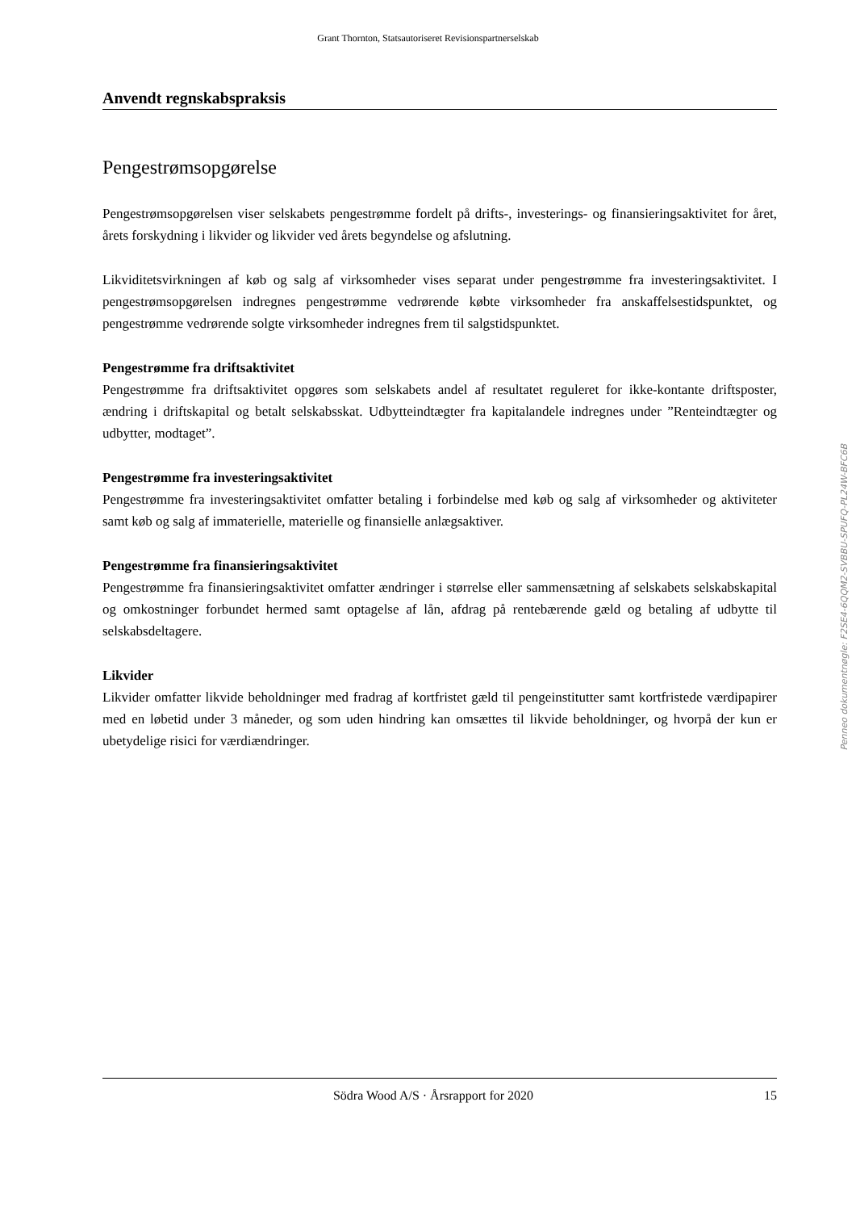Grant Thornton, Statsautoriseret Revisionspartnerselskab
Anvendt regnskabspraksis
Pengestrømsopgørelse
Pengestrømsopgørelsen viser selskabets pengestrømme fordelt på drifts-, investerings- og finansierings­aktivitet for året, årets forskydning i likvider og likvider ved årets begyndelse og afslutning.
Likviditetsvirkningen af køb og salg af virksomheder vises separat under pengestrømme fra investerings­aktivitet. I pengestrømsopgørelsen indregnes pengestrømme vedrørende købte virksomheder fra anskaf­felsestidspunktet, og pengestrømme vedrørende solgte virksomheder indregnes frem til salgstidspunktet.
Pengestrømme fra driftsaktivitet
Pengestrømme fra driftsaktivitet opgøres som selskabets andel af resultatet reguleret for ikke-kontante driftsposter, ændring i driftskapital og betalt selskabsskat. Udbytteindtægter fra kapitalandele indregnes under ”Renteindtægter og udbytter, modtaget”.
Pengestrømme fra investeringsaktivitet
Pengestrømme fra investeringsaktivitet omfatter betaling i forbindelse med køb og salg af virksomheder og aktiviteter samt køb og salg af immaterielle, materielle og finansielle anlægsaktiver.
Pengestrømme fra finansieringsaktivitet
Pengestrømme fra finansieringsaktivitet omfatter ændringer i størrelse eller sammensætning af selskabets selskabskapital og omkostninger forbundet hermed samt optagelse af lån, afdrag på rentebærende gæld og betaling af udbytte til selskabsdeltagere.
Likvider
Likvider omfatter likvide beholdninger med fradrag af kortfristet gæld til pengeinstitutter samt kortfriste­de værdipapirer med en løbetid under 3 måneder, og som uden hindring kan omsættes til likvide behold­ninger, og hvorpå der kun er ubetydelige risici for værdiændringer.
Penneo dokumentnøgle: F2SE4-6QQM2-SVBBU-SPUFQ-PL24W-BFC6B
Södra Wood A/S · Årsrapport for 2020 15